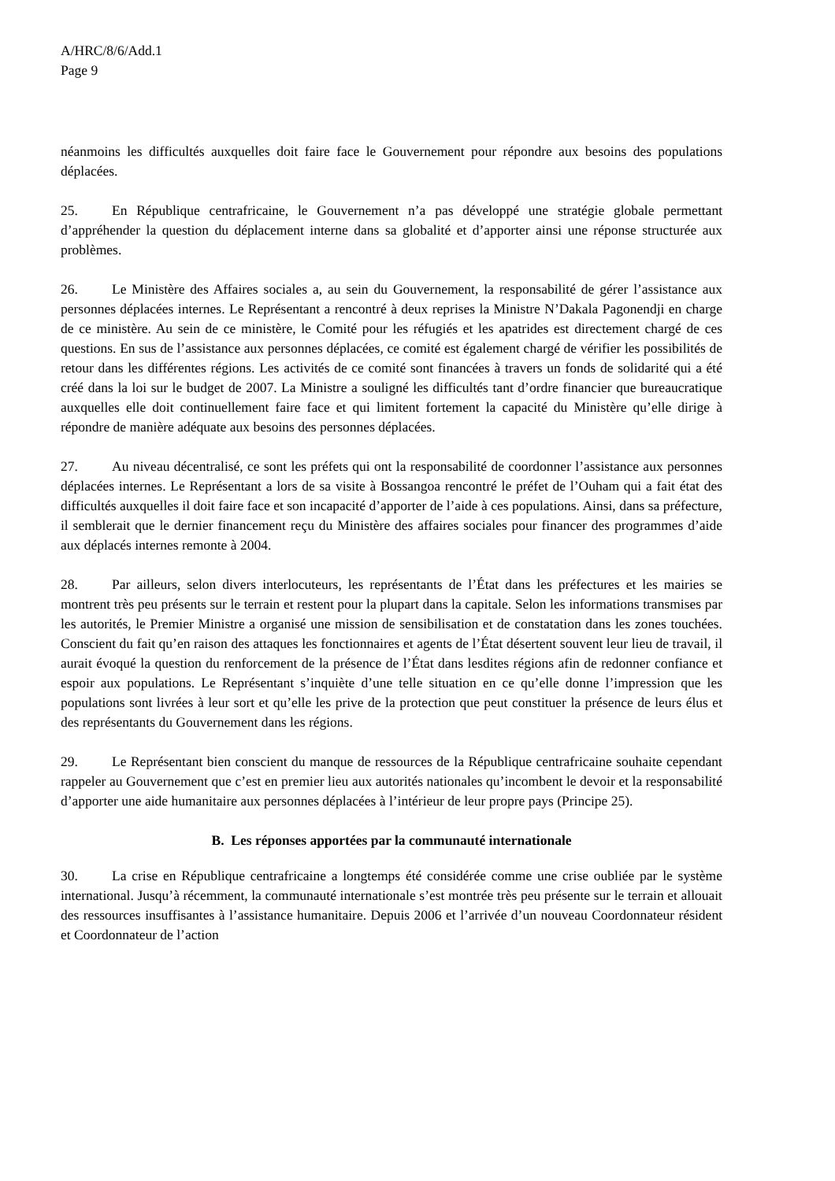A/HRC/8/6/Add.1
Page 9
néanmoins les difficultés auxquelles doit faire face le Gouvernement pour répondre aux besoins des populations déplacées.
25. En République centrafricaine, le Gouvernement n’a pas développé une stratégie globale permettant d’appréhender la question du déplacement interne dans sa globalité et d’apporter ainsi une réponse structurée aux problèmes.
26. Le Ministère des Affaires sociales a, au sein du Gouvernement, la responsabilité de gérer l’assistance aux personnes déplacées internes. Le Représentant a rencontré à deux reprises la Ministre N’Dakala Pagonendji en charge de ce ministère. Au sein de ce ministère, le Comité pour les réfugiés et les apatrides est directement chargé de ces questions. En sus de l’assistance aux personnes déplacées, ce comité est également chargé de vérifier les possibilités de retour dans les différentes régions. Les activités de ce comité sont financées à travers un fonds de solidarité qui a été créé dans la loi sur le budget de 2007. La Ministre a souligné les difficultés tant d’ordre financier que bureaucratique auxquelles elle doit continuellement faire face et qui limitent fortement la capacité du Ministère qu’elle dirige à répondre de manière adéquate aux besoins des personnes déplacées.
27. Au niveau décentralisé, ce sont les préfets qui ont la responsabilité de coordonner l’assistance aux personnes déplacées internes. Le Représentant a lors de sa visite à Bossangoa rencontré le préfet de l’Ouham qui a fait état des difficultés auxquelles il doit faire face et son incapacité d’apporter de l’aide à ces populations. Ainsi, dans sa préfecture, il semblerait que le dernier financement reçu du Ministère des affaires sociales pour financer des programmes d’aide aux déplacés internes remonte à 2004.
28. Par ailleurs, selon divers interlocuteurs, les représentants de l’État dans les préfectures et les mairies se montrent très peu présents sur le terrain et restent pour la plupart dans la capitale. Selon les informations transmises par les autorités, le Premier Ministre a organisé une mission de sensibilisation et de constatation dans les zones touchées. Conscient du fait qu’en raison des attaques les fonctionnaires et agents de l’État désertent souvent leur lieu de travail, il aurait évoqué la question du renforcement de la présence de l’État dans lesdites régions afin de redonner confiance et espoir aux populations. Le Représentant s’inquiète d’une telle situation en ce qu’elle donne l’impression que les populations sont livrées à leur sort et qu’elle les prive de la protection que peut constituer la présence de leurs élus et des représentants du Gouvernement dans les régions.
29. Le Représentant bien conscient du manque de ressources de la République centrafricaine souhaite cependant rappeler au Gouvernement que c’est en premier lieu aux autorités nationales qu’incombent le devoir et la responsabilité d’apporter une aide humanitaire aux personnes déplacées à l’intérieur de leur propre pays (Principe 25).
B. Les réponses apportées par la communauté internationale
30. La crise en République centrafricaine a longtemps été considérée comme une crise oubliée par le système international. Jusqu’à récemment, la communauté internationale s’est montrée très peu présente sur le terrain et allouait des ressources insuffisantes à l’assistance humanitaire. Depuis 2006 et l’arrivée d’un nouveau Coordonnateur résident et Coordonnateur de l’action